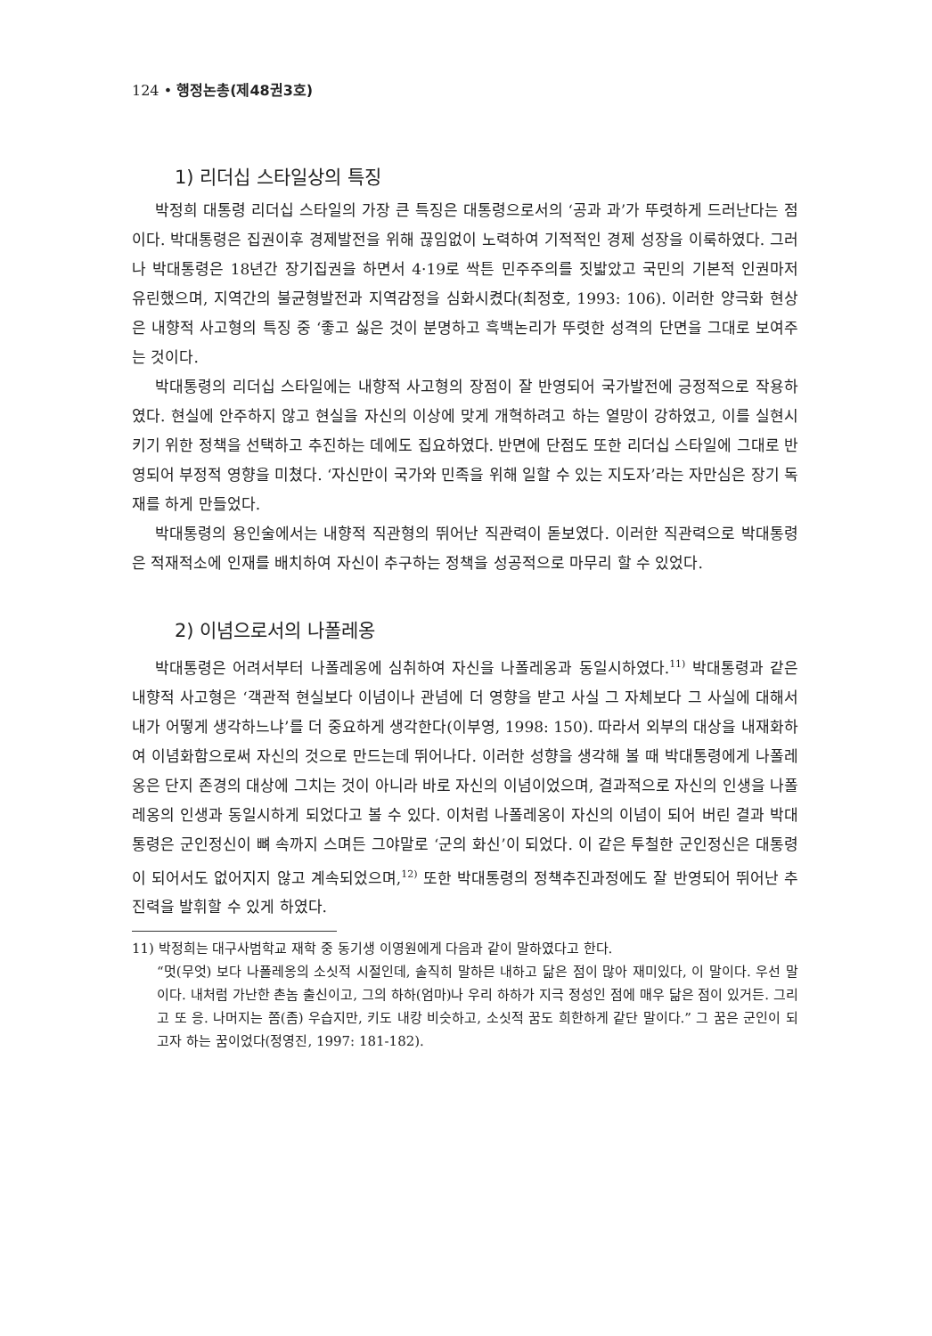124 • 행정논총(제48권3호)
1) 리더십 스타일상의 특징
박정희 대통령 리더십 스타일의 가장 큰 특징은 대통령으로서의 ‘공과 과’가 뚜렷하게 드러난다는 점이다. 박대통령은 집권이후 경제발전을 위해 끊임없이 노력하여 기적적인 경제 성장을 이룩하였다. 그러나 박대통령은 18년간 장기집권을 하면서 4·19로 싹튼 민주주의를 짓밟았고 국민의 기본적 인권마저 유린했으며, 지역간의 불균형발전과 지역감정을 심화시켰다(최정호, 1993: 106). 이러한 양극화 현상은 내향적 사고형의 특징 중 ‘좋고 싫은 것이 분명하고 흑백논리가 뚜렷한 성격의 단면을 그대로 보여주는 것이다.
박대통령의 리더십 스타일에는 내향적 사고형의 장점이 잘 반영되어 국가발전에 긍정적으로 작용하였다. 현실에 안주하지 않고 현실을 자신의 이상에 맞게 개혁하려고 하는 열망이 강하였고, 이를 실현시키기 위한 정책을 선택하고 추진하는 데에도 집요하였다. 반면에 단점도 또한 리더십 스타일에 그대로 반영되어 부정적 영향을 미쳤다. ‘자신만이 국가와 민족을 위해 일할 수 있는 지도자’라는 자만심은 장기 독재를 하게 만들었다.
박대통령의 용인술에서는 내향적 직관형의 뛰어난 직관력이 돋보였다. 이러한 직관력으로 박대통령은 적재적소에 인재를 배치하여 자신이 추구하는 정책을 성공적으로 마무리 할 수 있었다.
2) 이념으로서의 나폴레옹
박대통령은 어려서부터 나폴레옹에 심취하여 자신을 나폴레옹과 동일시하였다.<sup>11)</sup> 박대통령과 같은 내향적 사고형은 ‘객관적 현실보다 이념이나 관념에 더 영향을 받고 사실 그 자체보다 그 사실에 대해서 내가 어떻게 생각하느냐’를 더 중요하게 생각한다(이부영, 1998: 150). 따라서 외부의 대상을 내재화하여 이념화함으로써 자신의 것으로 만드는데 뛰어나다. 이러한 성향을 생각해 볼 때 박대통령에게 나폴레옹은 단지 존경의 대상에 그치는 것이 아니라 바로 자신의 이념이었으며, 결과적으로 자신의 인생을 나폴레옹의 인생과 동일시하게 되었다고 볼 수 있다. 이처럼 나폴레옹이 자신의 이념이 되어 버린 결과 박대통령은 군인정신이 뼈 속까지 스며든 그야말로 ‘군의 화신’이 되었다. 이 같은 투철한 군인정신은 대통령이 되어서도 없어지지 않고 계속되었으며,<sup>12)</sup> 또한 박대통령의 정책추진과정에도 잘 반영되어 뛰어난 추진력을 발휘할 수 있게 하였다.
11) 박정희는 대구사범학교 재학 중 동기생 이영원에게 다음과 같이 말하였다고 한다.
“멋(무엇) 보다 나폴레옹의 소싯적 시절인데, 솔직히 말하믄 내하고 닮은 점이 많아 재미있다, 이 말이다. 우선 말이다. 내처럼 가난한 촌놈 출신이고, 그의 하하(엄마)나 우리 하하가 지극 정성인 점에 매우 닮은 점이 있거든. 그리고 또 응. 나머지는 쫌(좀) 우습지만, 키도 내캉 비슷하고, 소싯적 꿈도 희한하게 같단 말이다.” 그 꿈은 군인이 되고자 하는 꿈이었다(정영진, 1997: 181-182).